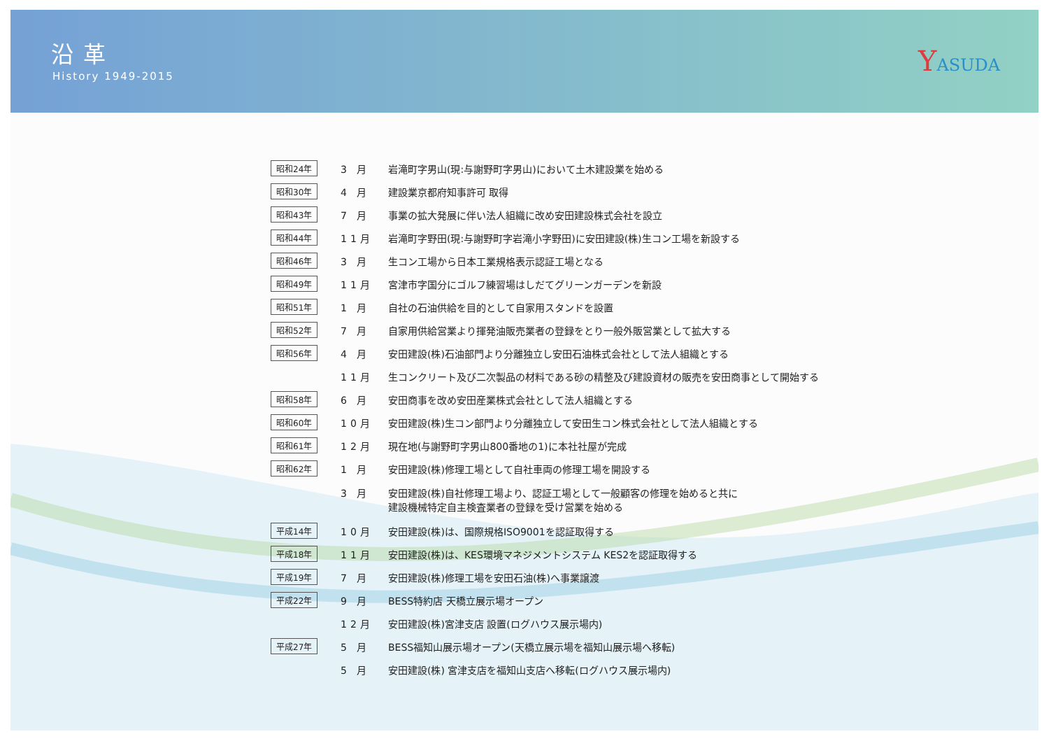沿革
History 1949-2015
YASUDA
| 昭和24年 | 3 月 | 岩滝町字男山(現:与謝野町字男山)において土木建設業を始める |
| 昭和30年 | 4 月 | 建設業京都府知事許可 取得 |
| 昭和43年 | 7 月 | 事業の拡大発展に伴い法人組織に改め安田建設株式会社を設立 |
| 昭和44年 | 11月 | 岩滝町字野田(現:与謝野町字岩滝小字野田)に安田建設(株)生コン工場を新設する |
| 昭和46年 | 3 月 | 生コン工場から日本工業規格表示認証工場となる |
| 昭和49年 | 11月 | 宮津市字国分にゴルフ練習場はしだてグリーンガーデンを新設 |
| 昭和51年 | 1 月 | 自社の石油供給を目的として自家用スタンドを設置 |
| 昭和52年 | 7 月 | 自家用供給営業より揮発油販売業者の登録をとり一般外販営業として拡大する |
| 昭和56年 | 4 月 | 安田建設(株)石油部門より分離独立し安田石油株式会社として法人組織とする |
| | 11月 | 生コンクリート及び二次製品の材料である砂の精整及び建設資材の販売を安田商事として開始する |
| 昭和58年 | 6 月 | 安田商事を改め安田産業株式会社として法人組織とする |
| 昭和60年 | 10月 | 安田建設(株)生コン部門より分離独立して安田生コン株式会社として法人組織とする |
| 昭和61年 | 12月 | 現在地(与謝野町字男山800番地の1)に本社社屋が完成 |
| 昭和62年 | 1 月 | 安田建設(株)修理工場として自社車両の修理工場を開設する |
| | 3 月 | 安田建設(株)自社修理工場より、認証工場として一般顧客の修理を始めると共に 建設機械特定自主検査業者の登録を受け営業を始める |
| 平成14年 | 10月 | 安田建設(株)は、国際規格ISO9001を認証取得する |
| 平成18年 | 11月 | 安田建設(株)は、KES環境マネジメントシステム KES2を認証取得する |
| 平成19年 | 7 月 | 安田建設(株)修理工場を安田石油(株)へ事業譲渡 |
| 平成22年 | 9 月 | BESS特約店 天橋立展示場オープン |
| | 12月 | 安田建設(株)宮津支店 設置(ログハウス展示場内) |
| 平成27年 | 5 月 | BESS福知山展示場オープン(天橋立展示場を福知山展示場へ移転) |
| | 5 月 | 安田建設(株) 宮津支店を福知山支店へ移転(ログハウス展示場内) |